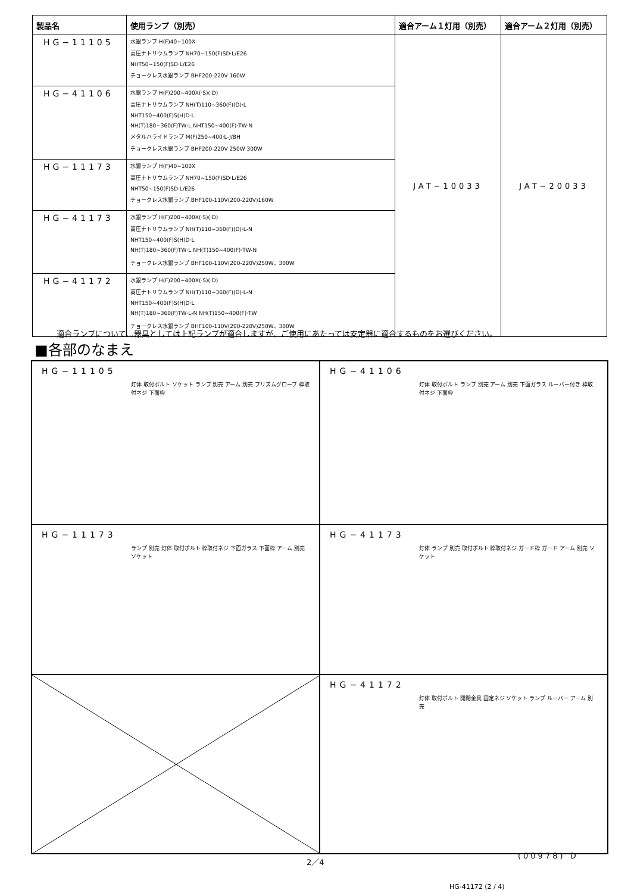| 製品名 | 使用ランプ（別売） | 適合アーム１灯用（別売） | 適合アーム２灯用（別売） |
| --- | --- | --- | --- |
| HG−11105 | 水銀ランプ H(F)40~100X 高圧ナトリウムランプ NH70~150(F)SD·L/E26 NHT50~150(F)SD·L/E26 チョークレス水銀ランプ BHF200-220V 160W | JAT−10033 | JAT−20033 |
| HG−41106 | 水銀ランプ H(F)200~400X(·S)(·D) 高圧ナトリウムランプ NH(T)110~360(F)(D)·L NHT150~400(F)S(H)D·L NH(T)180~360(F)TW·L NHT150~400(F)·TW-N メタルハライドランプ M(F)250~400·L-J/BH チョークレス水銀ランプ BHF200-220V 250W 300W | | |
| HG−11173 | 水銀ランプ H(F)40~100X 高圧ナトリウムランプ NH70~150(F)SD·L/E26 NHT50~150(F)SD·L/E26 チョークレス水銀ランプ BHF100-110V(200-220V)160W | | |
| HG−41173 | 水銀ランプ H(F)200~400X(·S)(·D) 高圧ナトリウムランプ NH(T)110~360(F)(D)·L-N NHT150~400(F)S(H)D·L NH(T)180~360(F)TW·L NH(T)150~400(F)·TW-N チョークレス水銀ランプ BHF100-110V(200-220V)250W、300W | | |
| HG−41172 | 水銀ランプ H(F)200~400X(·S)(·D) 高圧ナトリウムランプ NH(T)110~360(F)(D)·L-N NHT150~400(F)S(H)D·L NH(T)180~360(F)TW·L-N NH(T)150~400(F)·TW チョークレス水銀ランプ BHF100-110V(200-220V)250W、300W | | |
適合ランプについて…器具としては上記ランプが適合しますが、ご使用にあたっては安定器に適合するものをお選びください。
■各部のなまえ
HG−11105
灯体 取付ボルト ソケット ランプ 別売 アーム 別売 プリズムグローブ 枠取付ネジ 下面枠
HG−41106
灯体 取付ボルト ランプ 別売 アーム 別売 下面ガラス ルーバー付き 枠取付ネジ 下面枠
HG−11173
ランプ 別売 灯体 取付ボルト 枠取付ネジ 下面ガラス 下面枠 アーム 別売 ソケット
HG−41173
灯体 ランプ 別売 取付ボルト 枠取付ネジ ガード枠 ガード アーム 別売 ソケット
HG−41172
灯体 取付ボルト 開閉金具 固定ネジ ソケット ランプ ルーバー アーム 別売
2／4
(00978) D
HG-41172 (2 / 4)